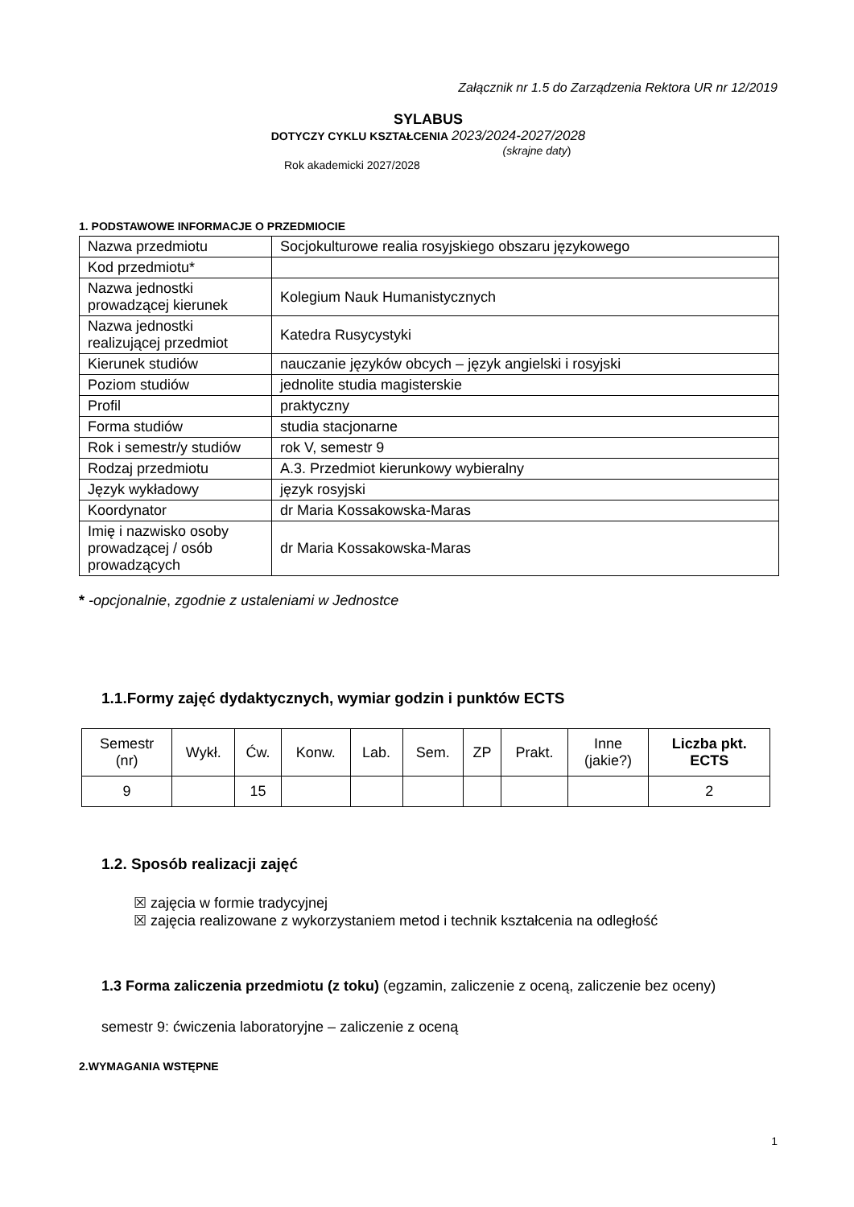Załącznik nr 1.5 do Zarządzenia Rektora UR nr 12/2019
SYLABUS
DOTYCZY CYKLU KSZTAŁCENIA 2023/2024-2027/2028
(skrajne daty)
Rok akademicki 2027/2028
1. PODSTAWOWE INFORMACJE O PRZEDMIOCIE
| Nazwa przedmiotu | Socjokulturowe realia rosyjskiego obszaru językowego |
| Kod przedmiotu* | |
| Nazwa jednostki prowadzącej kierunek | Kolegium Nauk Humanistycznych |
| Nazwa jednostki realizującej przedmiot | Katedra Rusycystyki |
| Kierunek studiów | nauczanie języków obcych – język angielski i rosyjski |
| Poziom studiów | jednolite studia magisterskie |
| Profil | praktyczny |
| Forma studiów | studia stacjonarne |
| Rok i semestr/y studiów | rok V, semestr 9 |
| Rodzaj przedmiotu | A.3. Przedmiot kierunkowy wybieralny |
| Język wykładowy | język rosyjski |
| Koordynator | dr Maria Kossakowska-Maras |
| Imię i nazwisko osoby prowadzącej / osób prowadzących | dr Maria Kossakowska-Maras |
* -opcjonalnie, zgodnie z ustaleniami w Jednostce
1.1.Formy zajęć dydaktycznych, wymiar godzin i punktów ECTS
| Semestr (nr) | Wykł. | Ćw. | Konw. | Lab. | Sem. | ZP | Prakt. | Inne (jakie?) | Liczba pkt. ECTS |
| --- | --- | --- | --- | --- | --- | --- | --- | --- | --- |
| 9 | | 15 | | | | | | | 2 |
1.2. Sposób realizacji zajęć
☒ zajęcia w formie tradycyjnej
☒ zajęcia realizowane z wykorzystaniem metod i technik kształcenia na odległość
1.3 Forma zaliczenia przedmiotu (z toku) (egzamin, zaliczenie z oceną, zaliczenie bez oceny)
semestr 9: ćwiczenia laboratoryjne – zaliczenie z oceną
2.WYMAGANIA WSTĘPNE
1